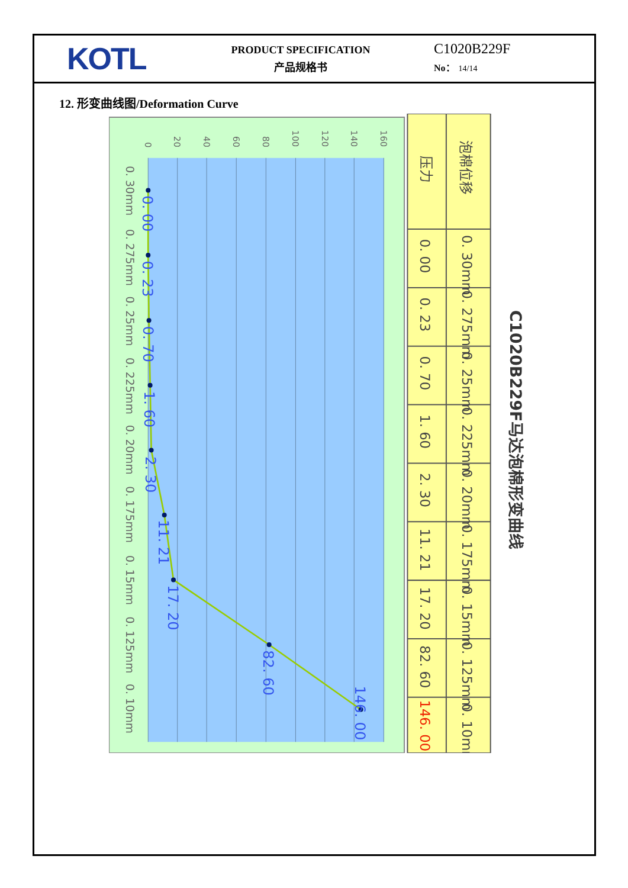KOTL
PRODUCT SPECIFICATION
产品规格书
C1020B229F
No： 14/14
12. 形变曲线图/Deformation Curve
0
20
40
60
80
100
120
140
160
0. 00
0. 23
0. 70
1. 60
2. 30
11. 21
17. 20
82. 60
146. 00
0. 30mm
0. 275mm
0. 25mm
0. 225mm
0. 20mm
0. 175mm
0. 15mm
0. 125mm
0. 10mm
压力
泡棉位移
0. 00
0. 23
0. 70
1. 60
2. 30
11. 21
17. 20
82. 60
146. 00
0. 30mm
0. 275mm
0. 25mm
0. 225mm
0. 20mm
0. 175mm
0. 15mm
0. 125mm
0. 10mm
C1020B229F马达泡棉形变曲线